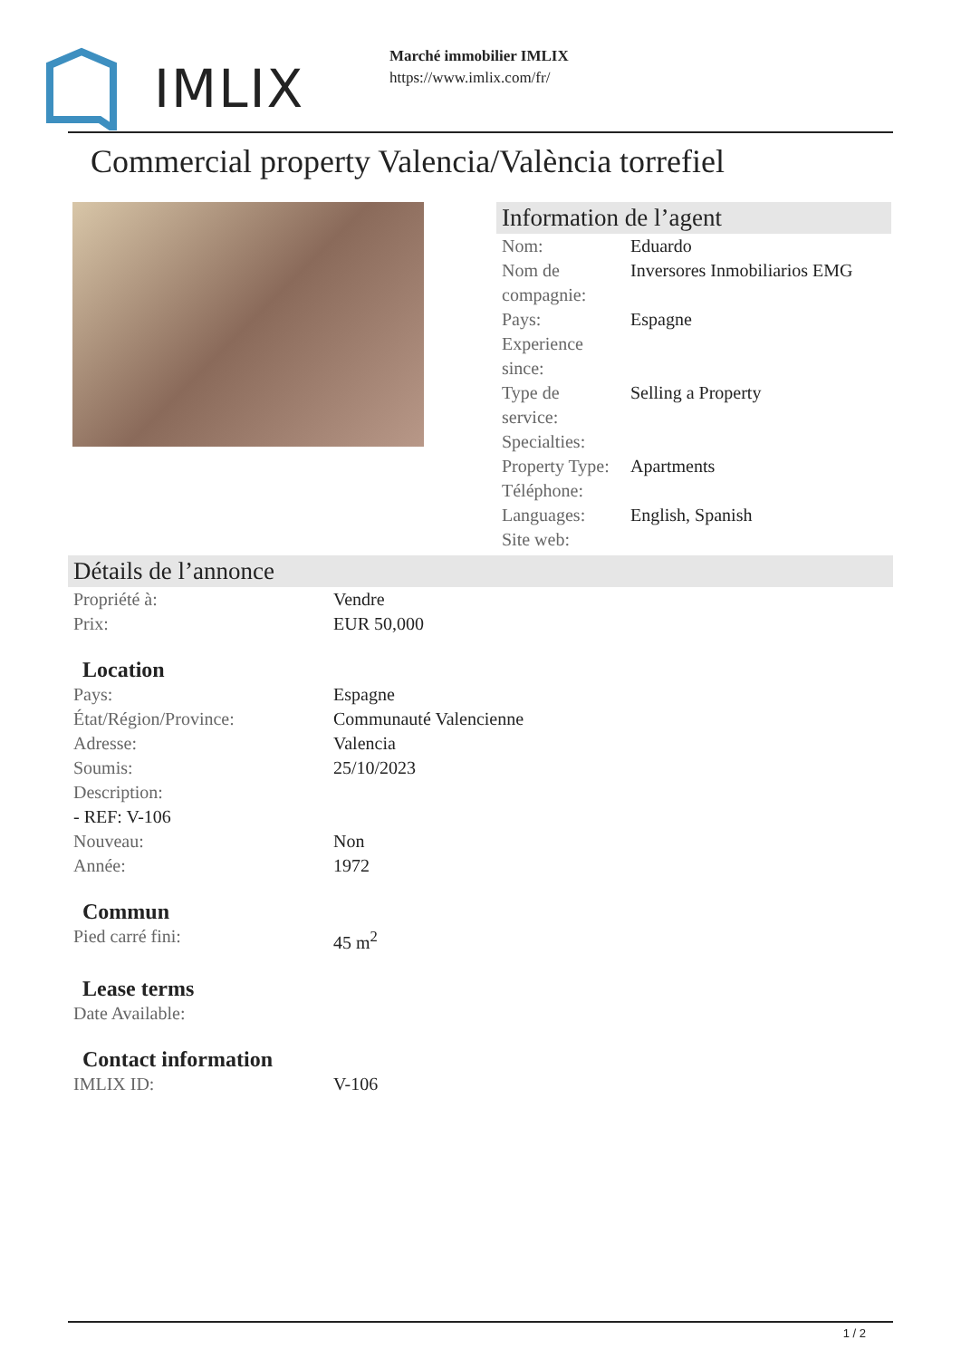IMLIX
Marché immobilier IMLIX
https://www.imlix.com/fr/
Commercial property Valencia/València torrefiel
Information de l’agent
| Nom: | Eduardo |
| Nom de compagnie: | Inversores Inmobiliarios EMG |
| Pays: | Espagne |
| Experience since: | |
| Type de service: | Selling a Property |
| Specialties: | |
| Property Type: | Apartments |
| Téléphone: | |
| Languages: | English, Spanish |
| Site web: | |
Détails de l’annonce
| Propriété à: | Vendre |
| Prix: | EUR 50,000 |
Location
| Pays: | Espagne |
| État/Région/Province: | Communauté Valencienne |
| Adresse: | Valencia |
| Soumis: | 25/10/2023 |
| Description: | |
| - REF: V-106 | |
| Nouveau: | Non |
| Année: | 1972 |
Commun
| Pied carré fini: | 45 m<sup>2</sup> |
Lease terms
| Date Available: | |
Contact information
| IMLIX ID: | V-106 |
1 / 2